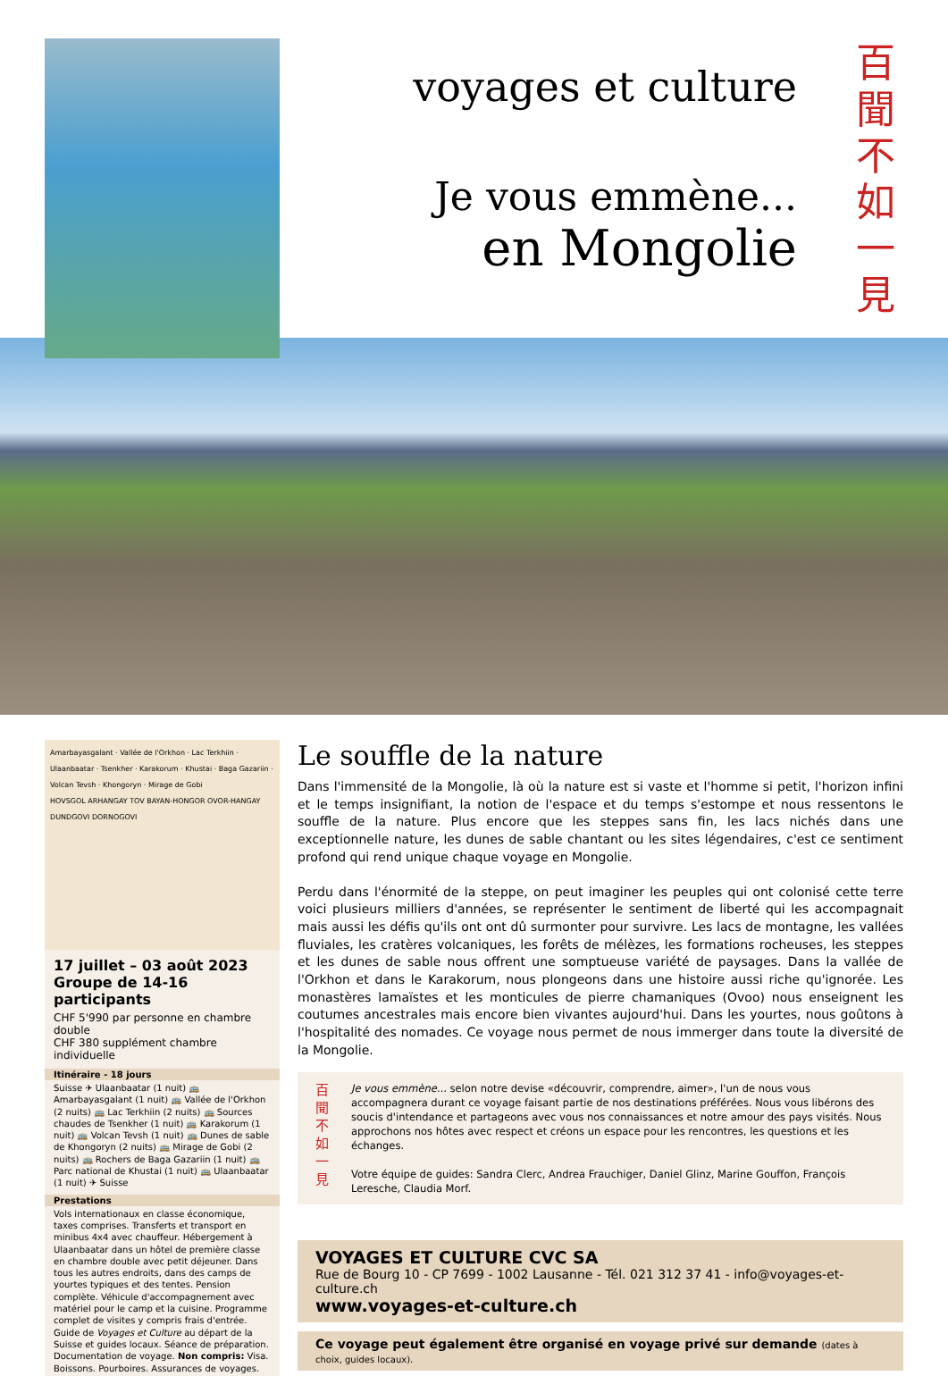voyages et culture
Je vous emmène...
en Mongolie
百
聞
不
如
一
見
Amarbayasgalant · Vallée de l'Orkhon · Lac Terkhiin · Ulaanbaatar · Tsenkher · Karakorum · Khustai · Baga Gazariin · Volcan Tevsh · Khongoryn · Mirage de Gobi
HOVSGOL ARHANGAY TOV BAYAN-HONGOR OVOR-HANGAY DUNDGOVI DORNOGOVI
17 juillet – 03 août 2023
Groupe de 14-16 participants
CHF 5'990 par personne en chambre double
CHF 380 supplément chambre individuelle
Itinéraire - 18 jours
Suisse ✈ Ulaanbaatar (1 nuit) 🚌 Amarbayasgalant (1 nuit) 🚌 Vallée de l'Orkhon (2 nuits) 🚌 Lac Terkhiin (2 nuits) 🚌 Sources chaudes de Tsenkher (1 nuit) 🚌 Karakorum (1 nuit) 🚌 Volcan Tevsh (1 nuit) 🚌 Dunes de sable de Khongoryn (2 nuits) 🚌 Mirage de Gobi (2 nuits) 🚌 Rochers de Baga Gazariin (1 nuit) 🚌 Parc national de Khustai (1 nuit) 🚌 Ulaanbaatar (1 nuit) ✈ Suisse
Prestations
Vols internationaux en classe économique, taxes comprises. Transferts et transport en minibus 4x4 avec chauffeur. Hébergement à Ulaanbaatar dans un hôtel de première classe en chambre double avec petit déjeuner. Dans tous les autres endroits, dans des camps de yourtes typiques et des tentes. Pension complète. Véhicule d'accompagnement avec matériel pour le camp et la cuisine. Programme complet de visites y compris frais d'entrée. Guide de Voyages et Culture au départ de la Suisse et guides locaux. Séance de préparation. Documentation de voyage. Non compris: Visa. Boissons. Pourboires. Assurances de voyages.
Le souffle de la nature
Dans l'immensité de la Mongolie, là où la nature est si vaste et l'homme si petit, l'horizon infini et le temps insignifiant, la notion de l'espace et du temps s'estompe et nous ressentons le souffle de la nature. Plus encore que les steppes sans fin, les lacs nichés dans une exceptionnelle nature, les dunes de sable chantant ou les sites légendaires, c'est ce sentiment profond qui rend unique chaque voyage en Mongolie.
Perdu dans l'énormité de la steppe, on peut imaginer les peuples qui ont colonisé cette terre voici plusieurs milliers d'années, se représenter le sentiment de liberté qui les accompagnait mais aussi les défis qu'ils ont ont dû surmonter pour survivre. Les lacs de montagne, les vallées fluviales, les cratères volcaniques, les forêts de mélèzes, les formations rocheuses, les steppes et les dunes de sable nous offrent une somptueuse variété de paysages. Dans la vallée de l'Orkhon et dans le Karakorum, nous plongeons dans une histoire aussi riche qu'ignorée. Les monastères lamaïstes et les monticules de pierre chamaniques (Ovoo) nous enseignent les coutumes ancestrales mais encore bien vivantes aujourd'hui. Dans les yourtes, nous goûtons à l'hospitalité des nomades. Ce voyage nous permet de nous immerger dans toute la diversité de la Mongolie.
百
聞
不
如
一
見
Je vous emmène... selon notre devise «découvrir, comprendre, aimer», l'un de nous vous accompagnera durant ce voyage faisant partie de nos destinations préférées. Nous vous libérons des soucis d'intendance et partageons avec vous nos connaissances et notre amour des pays visités. Nous approchons nos hôtes avec respect et créons un espace pour les rencontres, les questions et les échanges.
Votre équipe de guides: Sandra Clerc, Andrea Frauchiger, Daniel Glinz, Marine Gouffon, François Leresche, Claudia Morf.
VOYAGES ET CULTURE CVC SA
Rue de Bourg 10 - CP 7699 - 1002 Lausanne - Tél. 021 312 37 41 - info@voyages-et-culture.ch
www.voyages-et-culture.ch
Ce voyage peut également être organisé en voyage privé sur demande (dates à choix, guides locaux).